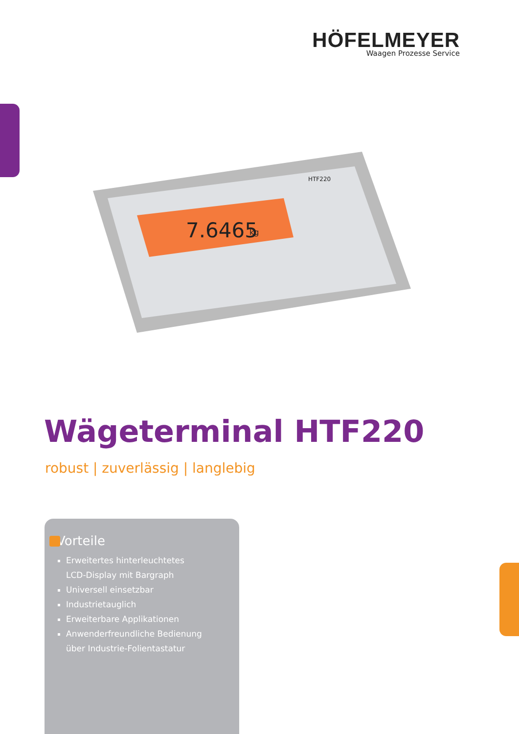HÖFELMEYER
Waagen Prozesse Service
7.6465
kg
HTF220
Wägeterminal HTF220
robust | zuverlässig | langlebig
Vorteile
Erweitertes hinterleuchtetes
LCD-Display mit Bargraph
Universell einsetzbar
Industrietauglich
Erweiterbare Applikationen
Anwenderfreundliche Bedienung
über Industrie-Folientastatur